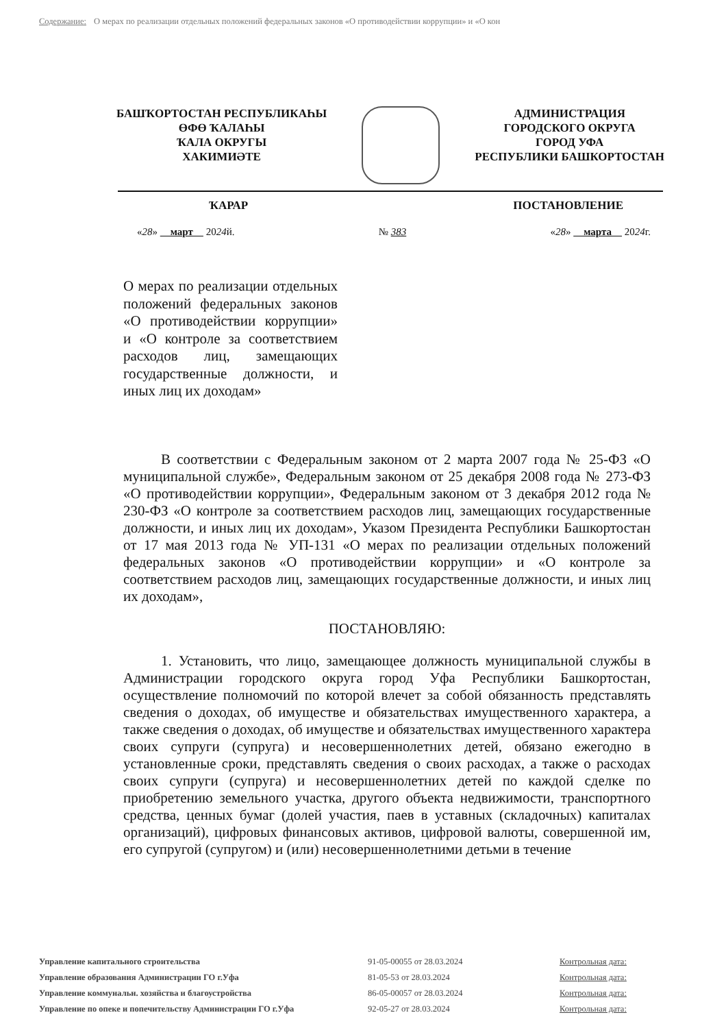Содержание: О мерах по реализации отдельных положений федеральных законов «О противодействии коррупции» и «О кон
БАШҠОРТОСТАН РЕСПУБЛИКАҺЫ
ӨФӨ ҠАЛАҺЫ
ҠАЛА ОКРУГЫ
ХАКИМИӘТЕ
АДМИНИСТРАЦИЯ
ГОРОДСКОГО ОКРУГА
ГОРОД УФА
РЕСПУБЛИКИ БАШКОРТОСТАН
ҠАРАР ПОСТАНОВЛЕНИЕ
«28» март 2024й. № 383 «28» марта 2024г.
О мерах по реализации отдельных положений федеральных законов «О противодействии коррупции» и «О контроле за соответствием расходов лиц, замещающих государственные должности, и иных лиц их доходам»
В соответствии с Федеральным законом от 2 марта 2007 года № 25-ФЗ «О муниципальной службе», Федеральным законом от 25 декабря 2008 года № 273-ФЗ «О противодействии коррупции», Федеральным законом от 3 декабря 2012 года № 230-ФЗ «О контроле за соответствием расходов лиц, замещающих государственные должности, и иных лиц их доходам», Указом Президента Республики Башкортостан от 17 мая 2013 года № УП-131 «О мерах по реализации отдельных положений федеральных законов «О противодействии коррупции» и «О контроле за соответствием расходов лиц, замещающих государственные должности, и иных лиц их доходам»,
ПОСТАНОВЛЯЮ:
1. Установить, что лицо, замещающее должность муниципальной службы в Администрации городского округа город Уфа Республики Башкортостан, осуществление полномочий по которой влечет за собой обязанность представлять сведения о доходах, об имуществе и обязательствах имущественного характера, а также сведения о доходах, об имуществе и обязательствах имущественного характера своих супруги (супруга) и несовершеннолетних детей, обязано ежегодно в установленные сроки, представлять сведения о своих расходах, а также о расходах своих супруги (супруга) и несовершеннолетних детей по каждой сделке по приобретению земельного участка, другого объекта недвижимости, транспортного средства, ценных бумаг (долей участия, паев в уставных (складочных) капиталах организаций), цифровых финансовых активов, цифровой валюты, совершенной им, его супругой (супругом) и (или) несовершеннолетними детьми в течение
| Управление капитального строительства | 91-05-00055 от 28.03.2024 | Контрольная дата: |
| Управление образования Администрации ГО г.Уфа | 81-05-53 от 28.03.2024 | Контрольная дата: |
| Управление коммунальн. хозяйства и благоустройства | 86-05-00057 от 28.03.2024 | Контрольная дата: |
| Управление по опеке и попечительству Администрации ГО г.Уфа | 92-05-27 от 28.03.2024 | Контрольная дата: |